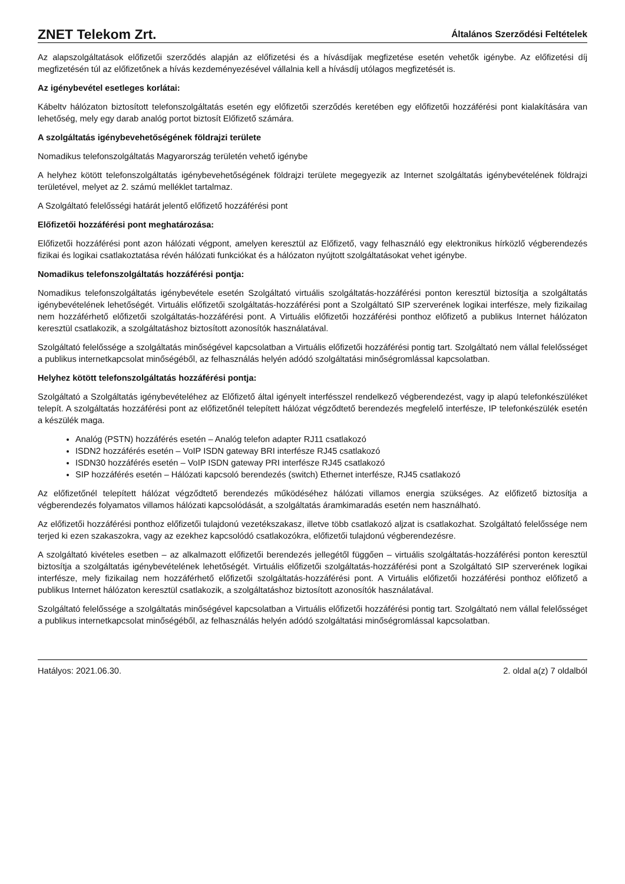ZNET Telekom Zrt.
Általános Szerződési Feltételek
Az alapszolgáltatások előfizetői szerződés alapján az előfizetési és a hívásdíjak megfizetése esetén vehetők igénybe. Az előfizetési díj megfizetésén túl az előfizetőnek a hívás kezdeményezésével vállalnia kell a hívásdíj utólagos megfizetését is.
Az igénybevétel esetleges korlátai:
Kábeltv hálózaton biztosított telefonszolgáltatás esetén egy előfizetői szerződés keretében egy előfizetői hozzáférési pont kialakítására van lehetőség, mely egy darab analóg portot biztosít Előfizető számára.
A szolgáltatás igénybevehetőségének földrajzi területe
Nomadikus telefonszolgáltatás Magyarország területén vehető igénybe
A helyhez kötött telefonszolgáltatás igénybevehetőségének földrajzi területe megegyezik az Internet szolgáltatás igénybevételének földrajzi területével, melyet az 2. számú melléklet tartalmaz.
A Szolgáltató felelősségi határát jelentő előfizető hozzáférési pont
Előfizetői hozzáférési pont meghatározása:
Előfizetői hozzáférési pont azon hálózati végpont, amelyen keresztül az Előfizető, vagy felhasználó egy elektronikus hírközlő végberendezés fizikai és logikai csatlakoztatása révén hálózati funkciókat és a hálózaton nyújtott szolgáltatásokat vehet igénybe.
Nomadikus telefonszolgáltatás hozzáférési pontja:
Nomadikus telefonszolgáltatás igénybevétele esetén Szolgáltató virtuális szolgáltatás-hozzáférési ponton keresztül biztosítja a szolgáltatás igénybevételének lehetőségét. Virtuális előfizetői szolgáltatás-hozzáférési pont a Szolgáltató SIP szerverének logikai interfésze, mely fizikailag nem hozzáférhető előfizetői szolgáltatás-hozzáférési pont. A Virtuális előfizetői hozzáférési ponthoz előfizető a publikus Internet hálózaton keresztül csatlakozik, a szolgáltatáshoz biztosított azonosítók használatával.
Szolgáltató felelőssége a szolgáltatás minőségével kapcsolatban a Virtuális előfizetői hozzáférési pontig tart. Szolgáltató nem vállal felelősséget a publikus internetkapcsolat minőségéből, az felhasználás helyén adódó szolgáltatási minőségromlással kapcsolatban.
Helyhez kötött telefonszolgáltatás hozzáférési pontja:
Szolgáltató a Szolgáltatás igénybevételéhez az Előfizető által igényelt interfésszel rendelkező végberendezést, vagy ip alapú telefonkészüléket telepít. A szolgáltatás hozzáférési pont az előfizetőnél telepített hálózat végződtető berendezés megfelelő interfésze, IP telefonkészülék esetén a készülék maga.
Analóg (PSTN) hozzáférés esetén – Analóg telefon adapter RJ11 csatlakozó
ISDN2 hozzáférés esetén – VoIP ISDN gateway BRI interfésze RJ45 csatlakozó
ISDN30 hozzáférés esetén – VoIP ISDN gateway PRI interfésze RJ45 csatlakozó
SIP hozzáférés esetén – Hálózati kapcsoló berendezés (switch) Ethernet interfésze, RJ45 csatlakozó
Az előfizetőnél telepített hálózat végződtető berendezés működéséhez hálózati villamos energia szükséges. Az előfizető biztosítja a végberendezés folyamatos villamos hálózati kapcsolódását, a szolgáltatás áramkimaradás esetén nem használható.
Az előfizetői hozzáférési ponthoz előfizetői tulajdonú vezetékszakasz, illetve több csatlakozó aljzat is csatlakozhat. Szolgáltató felelőssége nem terjed ki ezen szakaszokra, vagy az ezekhez kapcsolódó csatlakozókra, előfizetői tulajdonú végberendezésre.
A szolgáltató kivételes esetben – az alkalmazott előfizetői berendezés jellegétől függően – virtuális szolgáltatás-hozzáférési ponton keresztül biztosítja a szolgáltatás igénybevételének lehetőségét. Virtuális előfizetői szolgáltatás-hozzáférési pont a Szolgáltató SIP szerverének logikai interfésze, mely fizikailag nem hozzáférhető előfizetői szolgáltatás-hozzáférési pont. A Virtuális előfizetői hozzáférési ponthoz előfizető a publikus Internet hálózaton keresztül csatlakozik, a szolgáltatáshoz biztosított azonosítók használatával.
Szolgáltató felelőssége a szolgáltatás minőségével kapcsolatban a Virtuális előfizetői hozzáférési pontig tart. Szolgáltató nem vállal felelősséget a publikus internetkapcsolat minőségéből, az felhasználás helyén adódó szolgáltatási minőségromlással kapcsolatban.
Hatályos: 2021.06.30. 2. oldal a(z) 7 oldalból